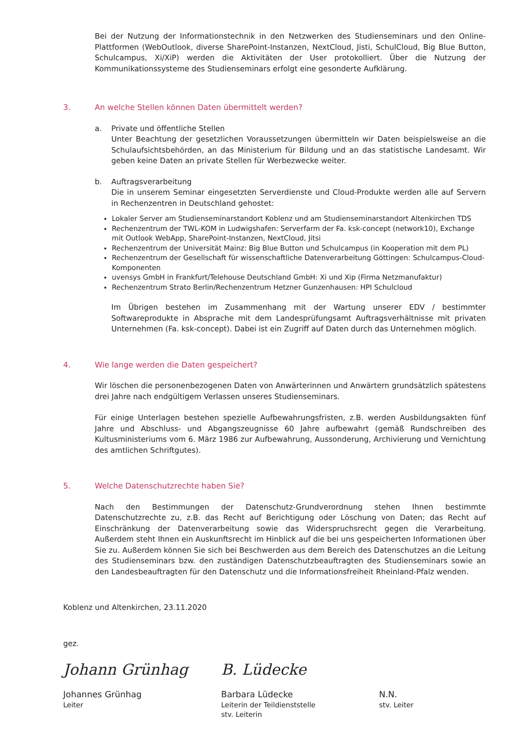Bei der Nutzung der Informationstechnik in den Netzwerken des Studienseminars und den Online-Plattformen (WebOutlook, diverse SharePoint-Instanzen, NextCloud, Jisti, SchulCloud, Big Blue Button, Schulcampus, Xi/XiP) werden die Aktivitäten der User protokolliert. Über die Nutzung der Kommunikationssysteme des Studienseminars erfolgt eine gesonderte Aufklärung.
3. An welche Stellen können Daten übermittelt werden?
a. Private und öffentliche Stellen
Unter Beachtung der gesetzlichen Voraussetzungen übermitteln wir Daten beispielsweise an die Schulaufsichtsbehörden, an das Ministerium für Bildung und an das statistische Landesamt. Wir geben keine Daten an private Stellen für Werbezwecke weiter.
b. Auftragsverarbeitung
Die in unserem Seminar eingesetzten Serverdienste und Cloud-Produkte werden alle auf Servern in Rechenzentren in Deutschland gehostet:
Lokaler Server am Studienseminarstandort Koblenz und am Studienseminarstandort Altenkirchen TDS
Rechenzentrum der TWL-KOM in Ludwigshafen: Serverfarm der Fa. ksk-concept (network10), Exchange mit Outlook WebApp, SharePoint-Instanzen, NextCloud, Jitsi
Rechenzentrum der Universität Mainz: Big Blue Button und Schulcampus (in Kooperation mit dem PL)
Rechenzentrum der Gesellschaft für wissenschaftliche Datenverarbeitung Göttingen: Schulcampus-Cloud-Komponenten
uvensys GmbH in Frankfurt/Telehouse Deutschland GmbH: Xi und Xip (Firma Netzmanufaktur)
Rechenzentrum Strato Berlin/Rechenzentrum Hetzner Gunzenhausen: HPI Schulcloud
Im Übrigen bestehen im Zusammenhang mit der Wartung unserer EDV / bestimmter Softwareprodukte in Absprache mit dem Landesprüfungsamt Auftragsverhältnisse mit privaten Unternehmen (Fa. ksk-concept). Dabei ist ein Zugriff auf Daten durch das Unternehmen möglich.
4. Wie lange werden die Daten gespeichert?
Wir löschen die personenbezogenen Daten von Anwärterinnen und Anwärtern grundsätzlich spätestens drei Jahre nach endgültigem Verlassen unseres Studienseminars.
Für einige Unterlagen bestehen spezielle Aufbewahrungsfristen, z.B. werden Ausbildungsakten fünf Jahre und Abschluss- und Abgangszeugnisse 60 Jahre aufbewahrt (gemäß Rundschreiben des Kultusministeriums vom 6. März 1986 zur Aufbewahrung, Aussonderung, Archivierung und Vernichtung des amtlichen Schriftgutes).
5. Welche Datenschutzrechte haben Sie?
Nach den Bestimmungen der Datenschutz-Grundverordnung stehen Ihnen bestimmte Datenschutzrechte zu, z.B. das Recht auf Berichtigung oder Löschung von Daten; das Recht auf Einschränkung der Datenverarbeitung sowie das Widerspruchsrecht gegen die Verarbeitung. Außerdem steht Ihnen ein Auskunftsrecht im Hinblick auf die bei uns gespeicherten Informationen über Sie zu. Außerdem können Sie sich bei Beschwerden aus dem Bereich des Datenschutzes an die Leitung des Studienseminars bzw. den zuständigen Datenschutzbeauftragten des Studienseminars sowie an den Landesbeauftragten für den Datenschutz und die Informationsfreiheit Rheinland-Pfalz wenden.
Koblenz und Altenkirchen, 23.11.2020
gez.
Johann Grünhag
Johannes Grünhag
Leiter
B. Lüdecke
Barbara Lüdecke
Leiterin der Teildienststelle
stv. Leiterin
N.N.
stv. Leiter